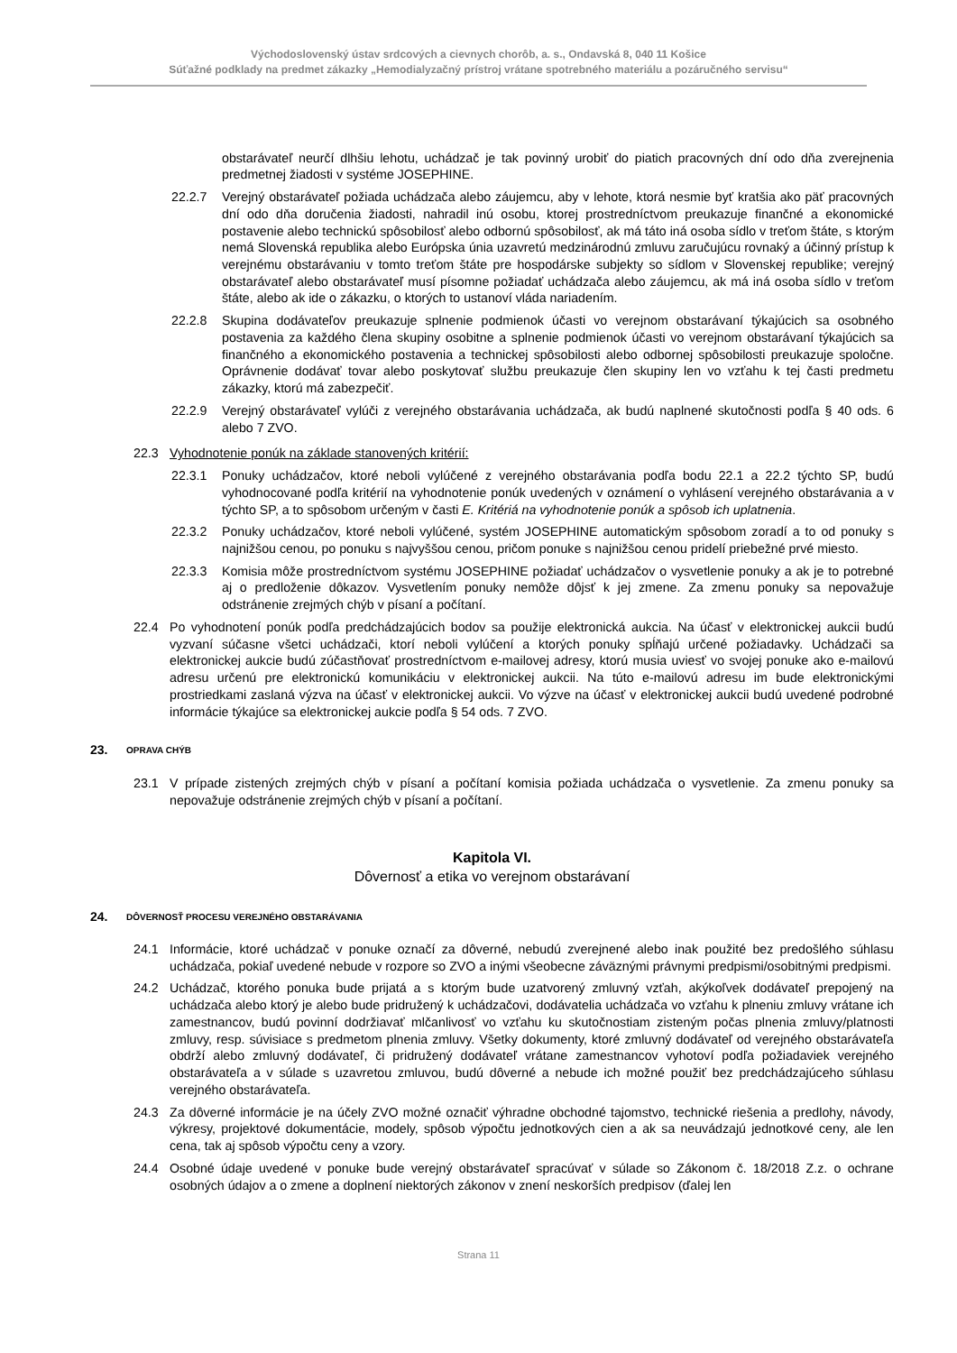Východoslovenský ústav srdcových a cievnych chorôb, a. s., Ondavská 8, 040 11 Košice
Súťažné podklady na predmet zákazky „Hemodialyzačný prístroj vrátane spotrebného materiálu a pozáručného servisu“
obstarávateľ neurčí dlhšiu lehotu, uchádzač je tak povinný urobiť do piatich pracovných dní odo dňa zverejnenia predmetnej žiadosti v systéme JOSEPHINE.
22.2.7 Verejný obstarávateľ požiada uchádzača alebo záujemcu, aby v lehote, ktorá nesmie byť kratšia ako päť pracovných dní odo dňa doručenia žiadosti, nahradil inú osobu, ktorej prostredníctvom preukazuje finančné a ekonomické postavenie alebo technickú spôsobilosť alebo odbornú spôsobilosť, ak má táto iná osoba sídlo v treťom štáte, s ktorým nemá Slovenská republika alebo Európska únia uzavretú medzinárodnú zmluvu zaručujúcu rovnaký a účinný prístup k verejnému obstarávaniu v tomto treťom štáte pre hospodárske subjekty so sídlom v Slovenskej republike; verejný obstarávateľ alebo obstarávateľ musí písomne požiadať uchádzača alebo záujemcu, ak má iná osoba sídlo v treťom štáte, alebo ak ide o zákazku, o ktorých to ustanoví vláda nariadením.
22.2.8 Skupina dodávateľov preukazuje splnenie podmienok účasti vo verejnom obstarávaní týkajúcich sa osobného postavenia za každého člena skupiny osobitne a splnenie podmienok účasti vo verejnom obstarávaní týkajúcich sa finančného a ekonomického postavenia a technickej spôsobilosti alebo odbornej spôsobilosti preukazuje spoločne. Oprávnenie dodávať tovar alebo poskytovať službu preukazuje člen skupiny len vo vzťahu k tej časti predmetu zákazky, ktorú má zabezpečiť.
22.2.9 Verejný obstarávateľ vylúči z verejného obstarávania uchádzača, ak budú naplnené skutočnosti podľa § 40 ods. 6 alebo 7 ZVO.
22.3 Vyhodnotenie ponúk na základe stanovených kritérií:
22.3.1 Ponuky uchádzačov, ktoré neboli vylúčené z verejného obstarávania podľa bodu 22.1 a 22.2 týchto SP, budú vyhodnocované podľa kritérií na vyhodnotenie ponúk uvedených v oznámení o vyhlásení verejného obstarávania a v týchto SP, a to spôsobom určeným v časti E. Kritériá na vyhodnotenie ponúk a spôsob ich uplatnenia.
22.3.2 Ponuky uchádzačov, ktoré neboli vylúčené, systém JOSEPHINE automatickým spôsobom zoradí a to od ponuky s najnižšou cenou, po ponuku s najvyššou cenou, pričom ponuke s najnižšou cenou pridelí priebežné prvé miesto.
22.3.3 Komisia môže prostredníctvom systému JOSEPHINE požiadať uchádzačov o vysvetlenie ponuky a ak je to potrebné aj o predloženie dôkazov. Vysvetlením ponuky nemôže dôjsť k jej zmene. Za zmenu ponuky sa nepovažuje odstránenie zrejmých chýb v písaní a počítaní.
22.4 Po vyhodnotení ponúk podľa predchádzajúcich bodov sa použije elektronická aukcia. Na účasť v elektronickej aukcii budú vyzvaní súčasne všetci uchádzači, ktorí neboli vylúčení a ktorých ponuky spĺňajú určené požiadavky. Uchádzači sa elektronickej aukcie budú zúčastňovať prostredníctvom e-mailovej adresy, ktorú musia uviesť vo svojej ponuke ako e-mailovú adresu určenú pre elektronickú komunikáciu v elektronickej aukcii. Na túto e-mailovú adresu im bude elektronickými prostriedkami zaslaná výzva na účasť v elektronickej aukcii. Vo výzve na účasť v elektronickej aukcii budú uvedené podrobné informácie týkajúce sa elektronickej aukcie podľa § 54 ods. 7 ZVO.
23. OPRAVA CHÝB
23.1 V prípade zistených zrejmých chýb v písaní a počítaní komisia požiada uchádzača o vysvetlenie. Za zmenu ponuky sa nepovažuje odstránenie zrejmých chýb v písaní a počítaní.
Kapitola VI.
Dôvernosť a etika vo verejnom obstarávaní
24. DÔVERNOSŤ PROCESU VEREJNÉHO OBSTARÁVANIA
24.1 Informácie, ktoré uchádzač v ponuke označí za dôverné, nebudú zverejnené alebo inak použité bez predošlého súhlasu uchádzača, pokiaľ uvedené nebude v rozpore so ZVO a inými všeobecne záväznými právnymi predpismi/osobitnými predpismi.
24.2 Uchádzač, ktorého ponuka bude prijatá a s ktorým bude uzatvorený zmluvný vzťah, akýkoľvek dodávateľ prepojený na uchádzača alebo ktorý je alebo bude pridružený k uchádzačovi, dodávatelia uchádzača vo vzťahu k plneniu zmluvy vrátane ich zamestnancov, budú povinní dodržiavať mlčanlivosť vo vzťahu ku skutočnostiam zisteným počas plnenia zmluvy/platnosti zmluvy, resp. súvisiace s predmetom plnenia zmluvy. Všetky dokumenty, ktoré zmluvný dodávateľ od verejného obstarávateľa obdrží alebo zmluvný dodávateľ, či pridružený dodávateľ vrátane zamestnancov vyhotoví podľa požiadaviek verejného obstarávateľa a v súlade s uzavretou zmluvou, budú dôverné a nebude ich možné použiť bez predchádzajúceho súhlasu verejného obstarávateľa.
24.3 Za dôverné informácie je na účely ZVO možné označiť výhradne obchodné tajomstvo, technické riešenia a predlohy, návody, výkresy, projektové dokumentácie, modely, spôsob výpočtu jednotkových cien a ak sa neuvádzajú jednotkové ceny, ale len cena, tak aj spôsob výpočtu ceny a vzory.
24.4 Osobné údaje uvedené v ponuke bude verejný obstarávateľ spracúvať v súlade so Zákonom č. 18/2018 Z.z. o ochrane osobných údajov a o zmene a doplnení niektorých zákonov v znení neskorších predpisov (ďalej len
Strana 11